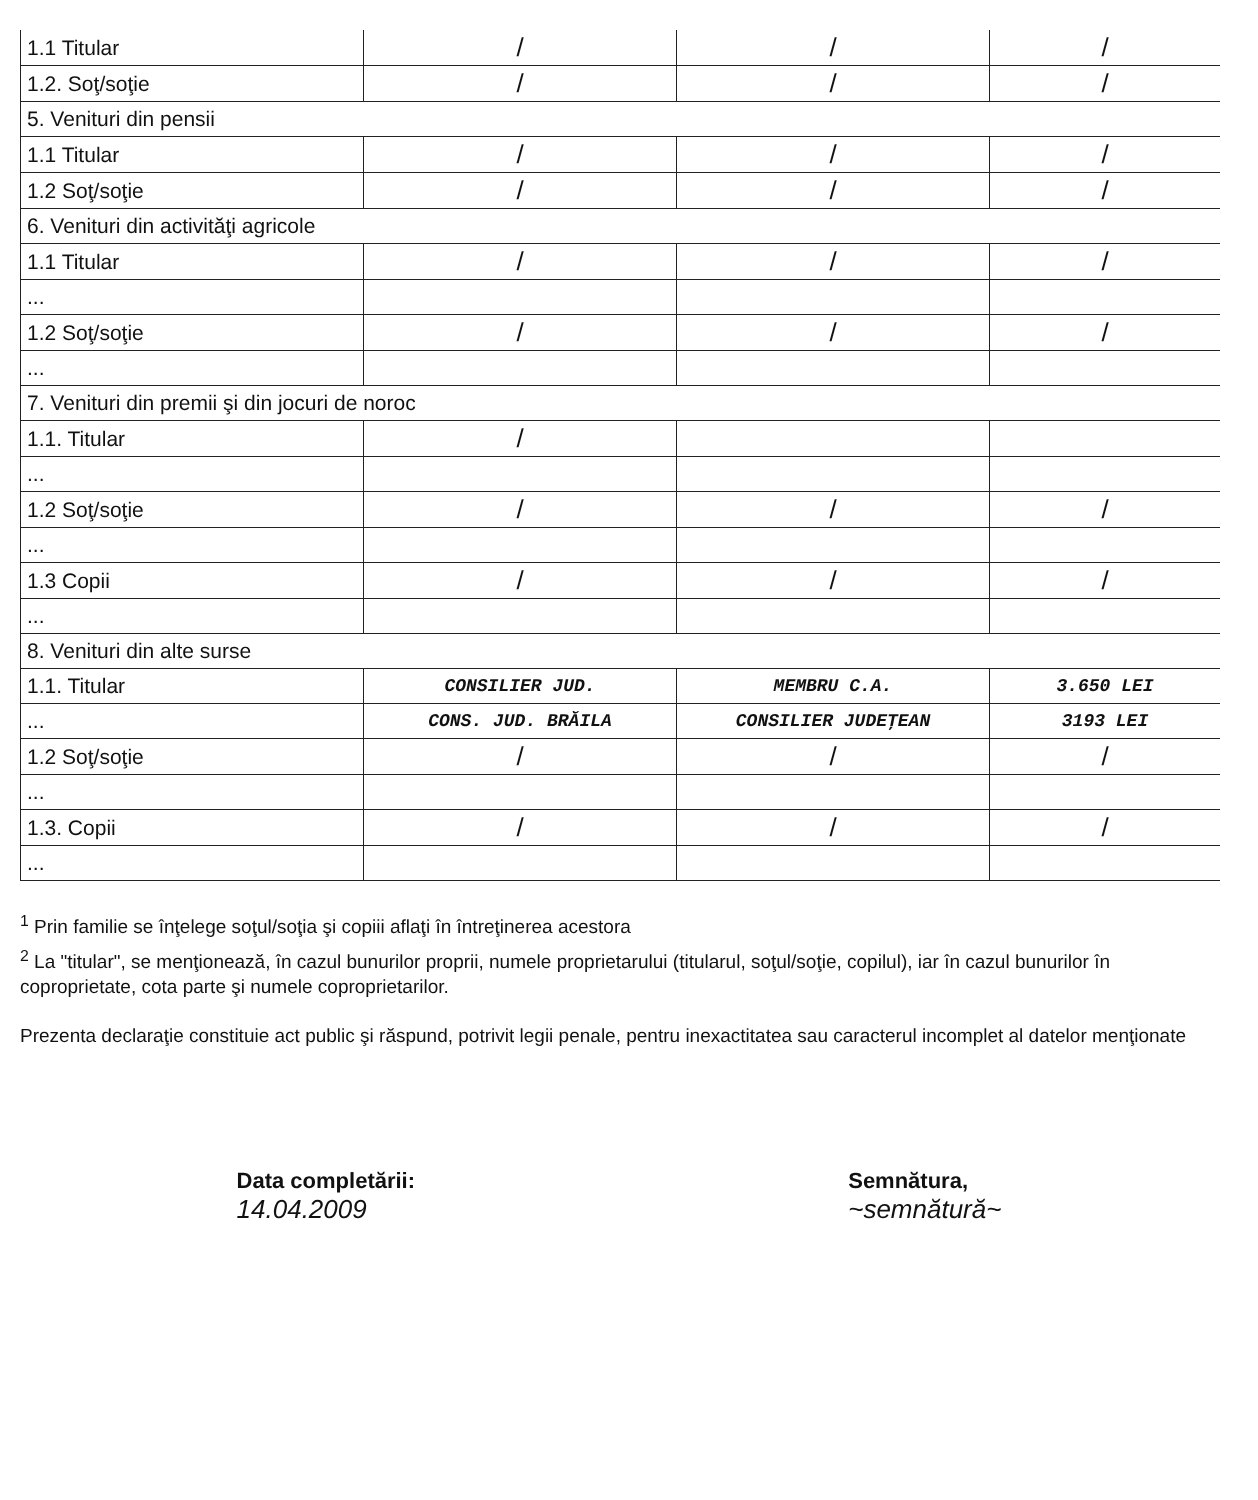| 1.1 Titular | / | / | / |
| 1.2. Soţ/soţie | / | / | / |
| 5. Venituri din pensii | | | |
| 1.1 Titular | / | / | / |
| 1.2 Soţ/soţie | / | / | / |
| 6. Venituri din activităţi agricole | | | |
| 1.1 Titular | / | / | / |
| ... | | | |
| 1.2 Soţ/soţie | / | / | / |
| ... | | | |
| 7. Venituri din premii şi din jocuri de noroc | | | |
| 1.1. Titular | / | | |
| ... | | | |
| 1.2 Soţ/soţie | / | / | / |
| ... | | | |
| 1.3 Copii | / | / | / |
| ... | | | |
| 8. Venituri din alte surse | | | |
| 1.1. Titular | CONSILIER JUD. | MEMBRU C.A. | 3.650 LEI |
| ... | CONS. JUD. BRĂILA | CONSILIER JUDEŢEAN | 3193 LEI |
| 1.2 Soţ/soţie | / | / | / |
| ... | | | |
| 1.3. Copii | / | / | / |
| ... | | | |
<sup>1</sup> Prin familie se înţelege soţul/soţia şi copiii aflaţi în întreţinerea acestora
<sup>2</sup> La "titular", se menţionează, în cazul bunurilor proprii, numele proprietarului (titularul, soţul/soţie, copilul), iar în cazul bunurilor în coproprietate, cota parte şi numele coproprietarilor.
Prezenta declaraţie constituie act public şi răspund, potrivit legii penale, pentru inexactitatea sau caracterul incomplet al datelor menţionate
Data completării:
14.04.2009
Semnătura,
~semnătură~